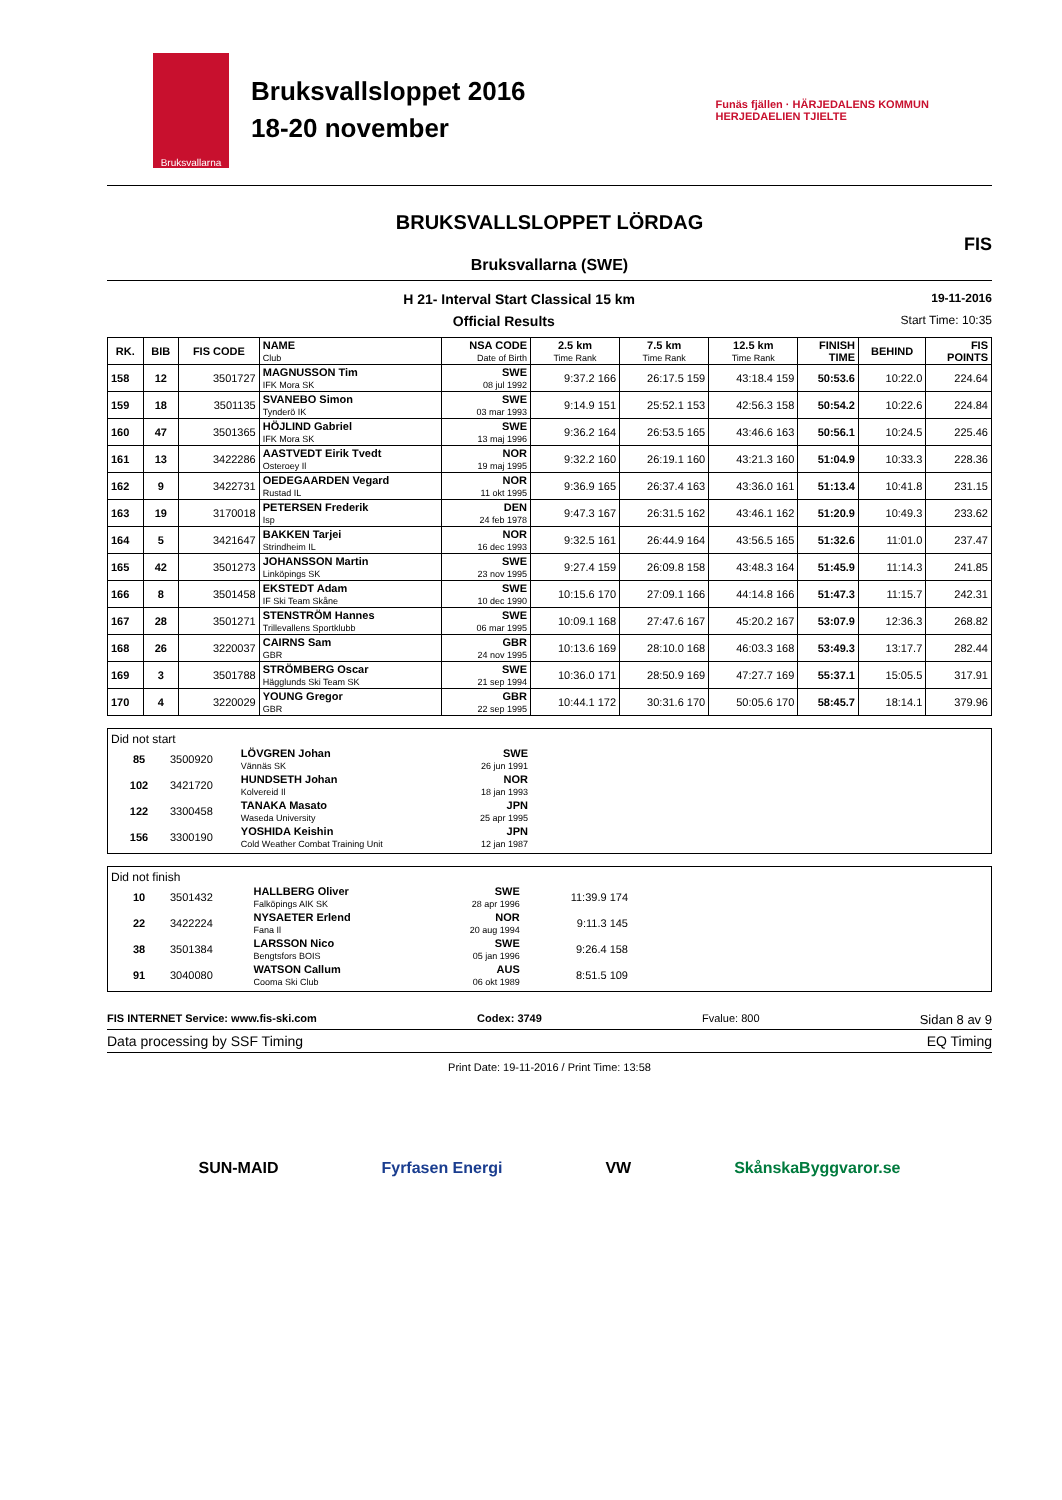Bruksvallarna
Bruksvallsloppet 2016
18-20 november
Funäs fjällen · HÄRJEDALENS KOMMUN
HERJEDAELIEN TJIELTE
BRUKSVALLSLOPPET LÖRDAG
Bruksvallarna (SWE)
FIS
H 21- Interval Start Classical 15 km 19-11-2016
Official Results Start Time: 10:35
| RK. | BIB | FIS CODE | NAME Club | NSA CODE Date of Birth | 2.5 km Time Rank | 7.5 km Time Rank | 12.5 km Time Rank | FINISH TIME | BEHIND | FIS POINTS |
| --- | --- | --- | --- | --- | --- | --- | --- | --- | --- | --- |
| 158 | 12 | 3501727 | MAGNUSSON Tim IFK Mora SK | SWE 08 jul 1992 | 9:37.2 166 | 26:17.5 159 | 43:18.4 159 | 50:53.6 | 10:22.0 | 224.64 |
| 159 | 18 | 3501135 | SVANEBO Simon Tynderö IK | SWE 03 mar 1993 | 9:14.9 151 | 25:52.1 153 | 42:56.3 158 | 50:54.2 | 10:22.6 | 224.84 |
| 160 | 47 | 3501365 | HÖJLIND Gabriel IFK Mora SK | SWE 13 maj 1996 | 9:36.2 164 | 26:53.5 165 | 43:46.6 163 | 50:56.1 | 10:24.5 | 225.46 |
| 161 | 13 | 3422286 | AASTVEDT Eirik Tvedt Osteroey Il | NOR 19 maj 1995 | 9:32.2 160 | 26:19.1 160 | 43:21.3 160 | 51:04.9 | 10:33.3 | 228.36 |
| 162 | 9 | 3422731 | OEDEGAARDEN Vegard Rustad IL | NOR 11 okt 1995 | 9:36.9 165 | 26:37.4 163 | 43:36.0 161 | 51:13.4 | 10:41.8 | 231.15 |
| 163 | 19 | 3170018 | PETERSEN Frederik Isp | DEN 24 feb 1978 | 9:47.3 167 | 26:31.5 162 | 43:46.1 162 | 51:20.9 | 10:49.3 | 233.62 |
| 164 | 5 | 3421647 | BAKKEN Tarjei Strindheim IL | NOR 16 dec 1993 | 9:32.5 161 | 26:44.9 164 | 43:56.5 165 | 51:32.6 | 11:01.0 | 237.47 |
| 165 | 42 | 3501273 | JOHANSSON Martin Linköpings SK | SWE 23 nov 1995 | 9:27.4 159 | 26:09.8 158 | 43:48.3 164 | 51:45.9 | 11:14.3 | 241.85 |
| 166 | 8 | 3501458 | EKSTEDT Adam IF Ski Team Skåne | SWE 10 dec 1990 | 10:15.6 170 | 27:09.1 166 | 44:14.8 166 | 51:47.3 | 11:15.7 | 242.31 |
| 167 | 28 | 3501271 | STENSTRÖM Hannes Trillevallens Sportklubb | SWE 06 mar 1995 | 10:09.1 168 | 27:47.6 167 | 45:20.2 167 | 53:07.9 | 12:36.3 | 268.82 |
| 168 | 26 | 3220037 | CAIRNS Sam GBR | GBR 24 nov 1995 | 10:13.6 169 | 28:10.0 168 | 46:03.3 168 | 53:49.3 | 13:17.7 | 282.44 |
| 169 | 3 | 3501788 | STRÖMBERG Oscar Hägglunds Ski Team SK | SWE 21 sep 1994 | 10:36.0 171 | 28:50.9 169 | 47:27.7 169 | 55:37.1 | 15:05.5 | 317.91 |
| 170 | 4 | 3220029 | YOUNG Gregor GBR | GBR 22 sep 1995 | 10:44.1 172 | 30:31.6 170 | 50:05.6 170 | 58:45.7 | 18:14.1 | 379.96 |
Did not start
| 85 | 3500920 | LÖVGREN Johan Vännäs SK | SWE 26 jun 1991 |
| 102 | 3421720 | HUNDSETH Johan Kolvereid Il | NOR 18 jan 1993 |
| 122 | 3300458 | TANAKA Masato Waseda University | JPN 25 apr 1995 |
| 156 | 3300190 | YOSHIDA Keishin Cold Weather Combat Training Unit | JPN 12 jan 1987 |
Did not finish
| 10 | 3501432 | HALLBERG Oliver Falköpings AIK SK | SWE 28 apr 1996 | 11:39.9 174 |
| 22 | 3422224 | NYSAETER Erlend Fana Il | NOR 20 aug 1994 | 9:11.3 145 |
| 38 | 3501384 | LARSSON Nico Bengtsfors BOIS | SWE 05 jan 1996 | 9:26.4 158 |
| 91 | 3040080 | WATSON Callum Cooma Ski Club | AUS 06 okt 1989 | 8:51.5 109 |
FIS INTERNET Service: www.fis-ski.com Codex: 3749 Fvalue: 800 Sidan 8 av 9
Data processing by SSF Timing EQ Timing
Print Date: 19-11-2016 / Print Time: 13:58
SUN-MAID Fyrfasen Energi VW SkånskaByggvaror.se